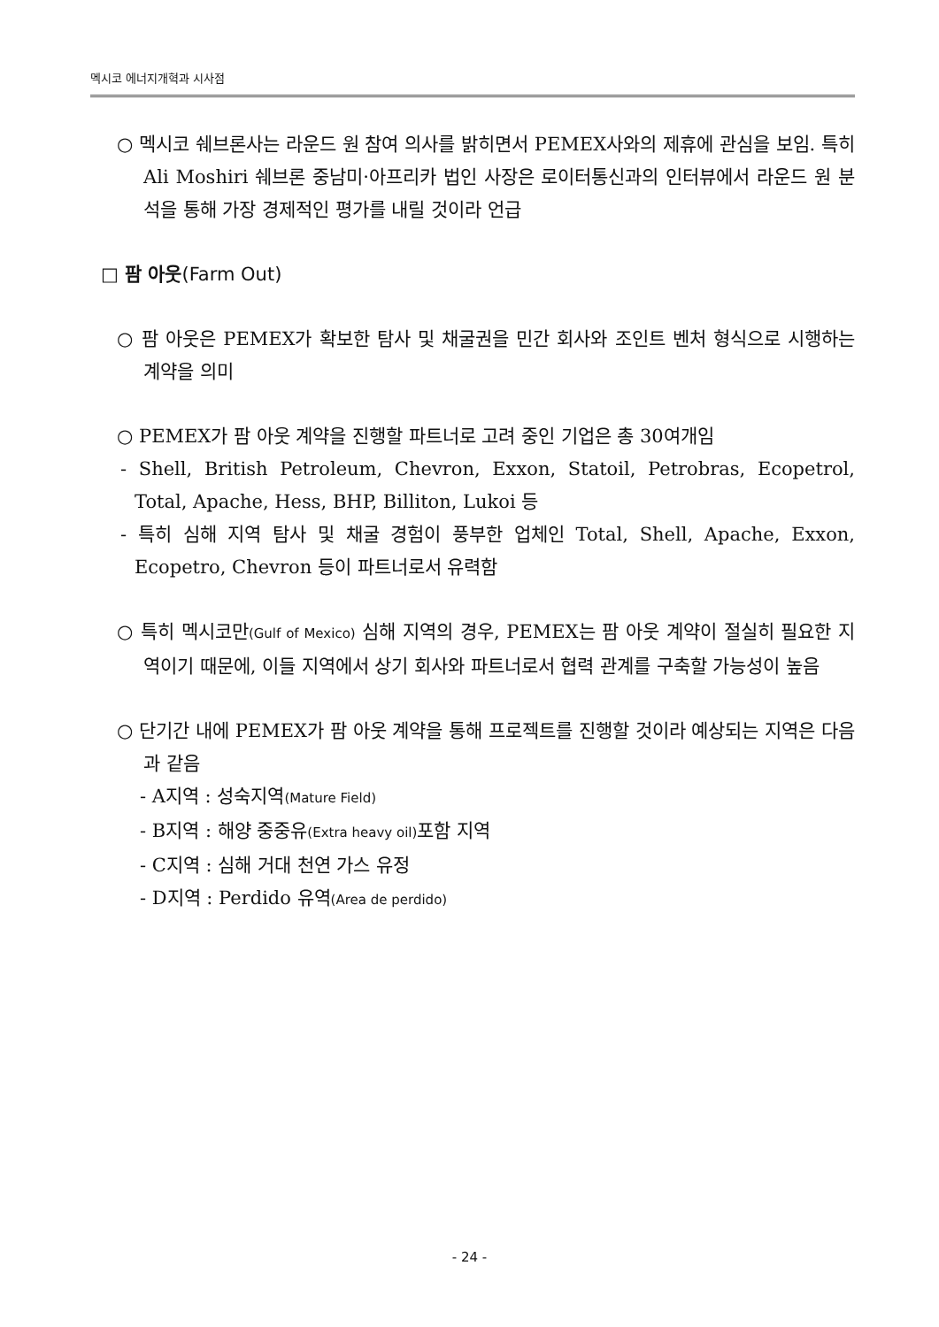멕시코 에너지개혁과 시사점
○ 멕시코 쉐브론사는 라운드 원 참여 의사를 밝히면서 PEMEX사와의 제휴에 관심을 보임. 특히 Ali Moshiri 쉐브론 중남미·아프리카 법인 사장은 로이터통신과의 인터뷰에서 라운드 원 분석을 통해 가장 경제적인 평가를 내릴 것이라 언급
□ 팜 아웃(Farm Out)
○ 팜 아웃은 PEMEX가 확보한 탐사 및 채굴권을 민간 회사와 조인트 벤처 형식으로 시행하는 계약을 의미
○ PEMEX가 팜 아웃 계약을 진행할 파트너로 고려 중인 기업은 총 30여개임
- Shell, British Petroleum, Chevron, Exxon, Statoil, Petrobras, Ecopetrol, Total, Apache, Hess, BHP, Billiton, Lukoi 등
- 특히 심해 지역 탐사 및 채굴 경험이 풍부한 업체인 Total, Shell, Apache, Exxon, Ecopetro, Chevron 등이 파트너로서 유력함
○ 특히 멕시코만(Gulf of Mexico) 심해 지역의 경우, PEMEX는 팜 아웃 계약이 절실히 필요한 지역이기 때문에, 이들 지역에서 상기 회사와 파트너로서 협력 관계를 구축할 가능성이 높음
○ 단기간 내에 PEMEX가 팜 아웃 계약을 통해 프로젝트를 진행할 것이라 예상되는 지역은 다음과 같음
- A지역 : 성숙지역(Mature Field)
- B지역 : 해양 중중유(Extra heavy oil) 포함 지역
- C지역 : 심해 거대 천연 가스 유정
- D지역 : Perdido 유역(Area de perdido)
- 24 -